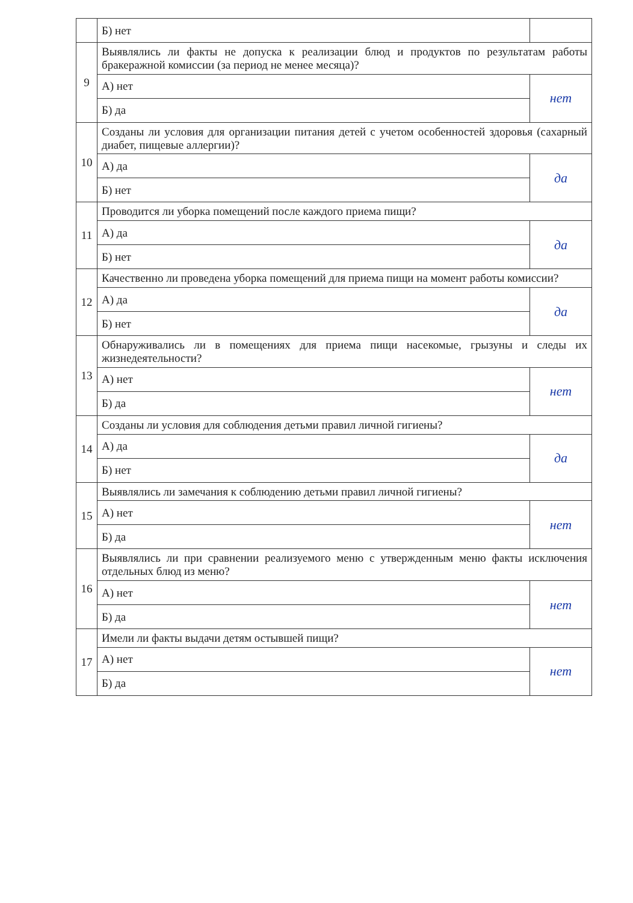| | Б) нет | |
| 9 | Выявлялись ли факты не допуска к реализации блюд и продуктов по результатам работы бракеражной комиссии (за период не менее месяца)? | |
| | А) нет | нет |
| | Б) да | |
| 10 | Созданы ли условия для организации питания детей с учетом особенностей здоровья (сахарный диабет, пищевые аллергии)? | |
| | А) да | да |
| | Б) нет | |
| 11 | Проводится ли уборка помещений после каждого приема пищи? | |
| | А) да | да |
| | Б) нет | |
| 12 | Качественно ли проведена уборка помещений для приема пищи на момент работы комиссии? | |
| | А) да | да |
| | Б) нет | |
| 13 | Обнаруживались ли в помещениях для приема пищи насекомые, грызуны и следы их жизнедеятельности? | |
| | А) нет | нет |
| | Б) да | |
| 14 | Созданы ли условия для соблюдения детьми правил личной гигиены? | |
| | А) да | да |
| | Б) нет | |
| 15 | Выявлялись ли замечания к соблюдению детьми правил личной гигиены? | |
| | А) нет | нет |
| | Б) да | |
| 16 | Выявлялись ли при сравнении реализуемого меню с утвержденным меню факты исключения отдельных блюд из меню? | |
| | А) нет | нет |
| | Б) да | |
| 17 | Имели ли факты выдачи детям остывшей пищи? | |
| | А) нет | нет |
| | Б) да | |